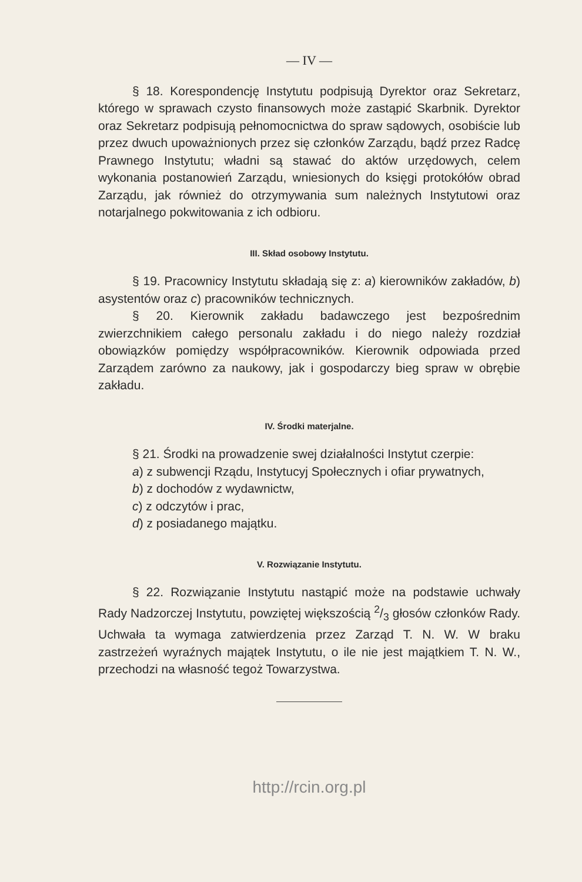— IV —
§ 18. Korespondencję Instytutu podpisują Dyrektor oraz Sekretarz, którego w sprawach czysto finansowych może zastąpić Skarbnik. Dyrektor oraz Sekretarz podpisują pełnomocnictwa do spraw sądowych, osobiście lub przez dwuch upoważnionych przez się członków Zarządu, bądź przez Radcę Prawnego Instytutu; władni są stawać do aktów urzędowych, celem wykonania postanowień Zarządu, wniesionych do księgi protokółów obrad Zarządu, jak również do otrzymywania sum należnych Instytutowi oraz notarjalnego pokwitowania z ich odbioru.
III. Skład osobowy Instytutu.
§ 19. Pracownicy Instytutu składają się z: a) kierowników zakładów, b) asystentów oraz c) pracowników technicznych.
§ 20. Kierownik zakładu badawczego jest bezpośrednim zwierzchnikiem całego personalu zakładu i do niego należy rozdział obowiązków pomiędzy współpracowników. Kierownik odpowiada przed Zarządem zarówno za naukowy, jak i gospodarczy bieg spraw w obrębie zakładu.
IV. Środki materjalne.
§ 21. Środki na prowadzenie swej działalności Instytut czerpie:
a) z subwencji Rządu, Instytucyj Społecznych i ofiar prywatnych,
b) z dochodów z wydawnictw,
c) z odczytów i prac,
d) z posiadanego majątku.
V. Rozwiązanie Instytutu.
§ 22. Rozwiązanie Instytutu nastąpić może na podstawie uchwały Rady Nadzorczej Instytutu, powziętej większością 2/3 głosów członków Rady. Uchwała ta wymaga zatwierdzenia przez Zarząd T. N. W. W braku zastrzeżeń wyraźnych majątek Instytutu, o ile nie jest majątkiem T. N. W., przechodzi na własność tegoż Towarzystwa.
http://rcin.org.pl